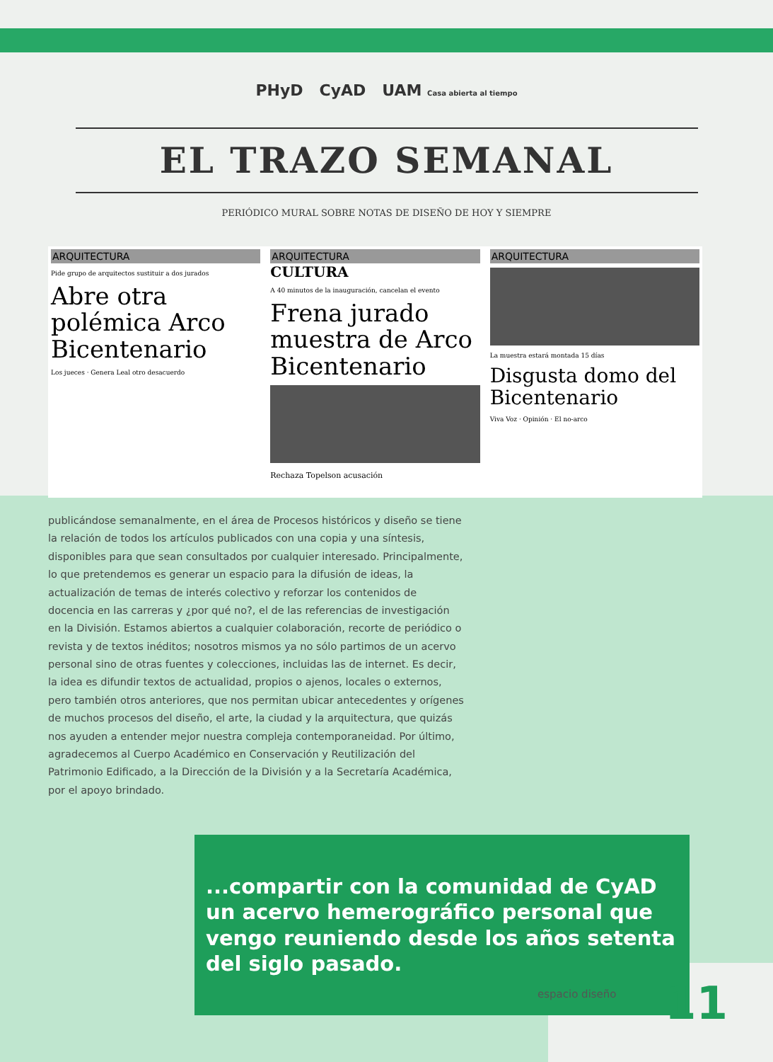PHyD CyAD UAM Casa abierta al tiempo
EL TRAZO SEMANAL
PERIÓDICO MURAL SOBRE NOTAS DE DISEÑO DE HOY Y SIEMPRE
ARQUITECTURA
Pide grupo de arquitectos sustituir a dos jurados
Abre otra polémica Arco Bicentenario
Los jueces · Genera Leal otro desacuerdo
ARQUITECTURA
CULTURA
A 40 minutos de la inauguración, cancelan el evento
Frena jurado muestra de Arco Bicentenario
Rechaza Topelson acusación
ARQUITECTURA
La muestra estará montada 15 días
Disgusta domo del Bicentenario
Viva Voz · Opinión · El no-arco
publicándose semanalmente, en el área de Procesos históricos y diseño se tiene la relación de todos los artículos publicados con una copia y una síntesis, disponibles para que sean consultados por cualquier interesado. Principalmente, lo que pretendemos es generar un espacio para la difusión de ideas, la actualización de temas de interés colectivo y reforzar los contenidos de docencia en las carreras y ¿por qué no?, el de las referencias de investigación en la División. Estamos abiertos a cualquier colaboración, recorte de periódico o revista y de textos inéditos; nosotros mismos ya no sólo partimos de un acervo personal sino de otras fuentes y colecciones, incluidas las de internet. Es decir, la idea es difundir textos de actualidad, propios o ajenos, locales o externos, pero también otros anteriores, que nos permitan ubicar antecedentes y orígenes de muchos procesos del diseño, el arte, la ciudad y la arquitectura, que quizás nos ayuden a entender mejor nuestra compleja contemporaneidad. Por último, agradecemos al Cuerpo Académico en Conservación y Reutilización del Patrimonio Edificado, a la Dirección de la División y a la Secretaría Académica, por el apoyo brindado.
...compartir con la comunidad de CyAD un acervo hemerográfico personal que vengo reuniendo desde los años setenta del siglo pasado.
espacio diseño 11